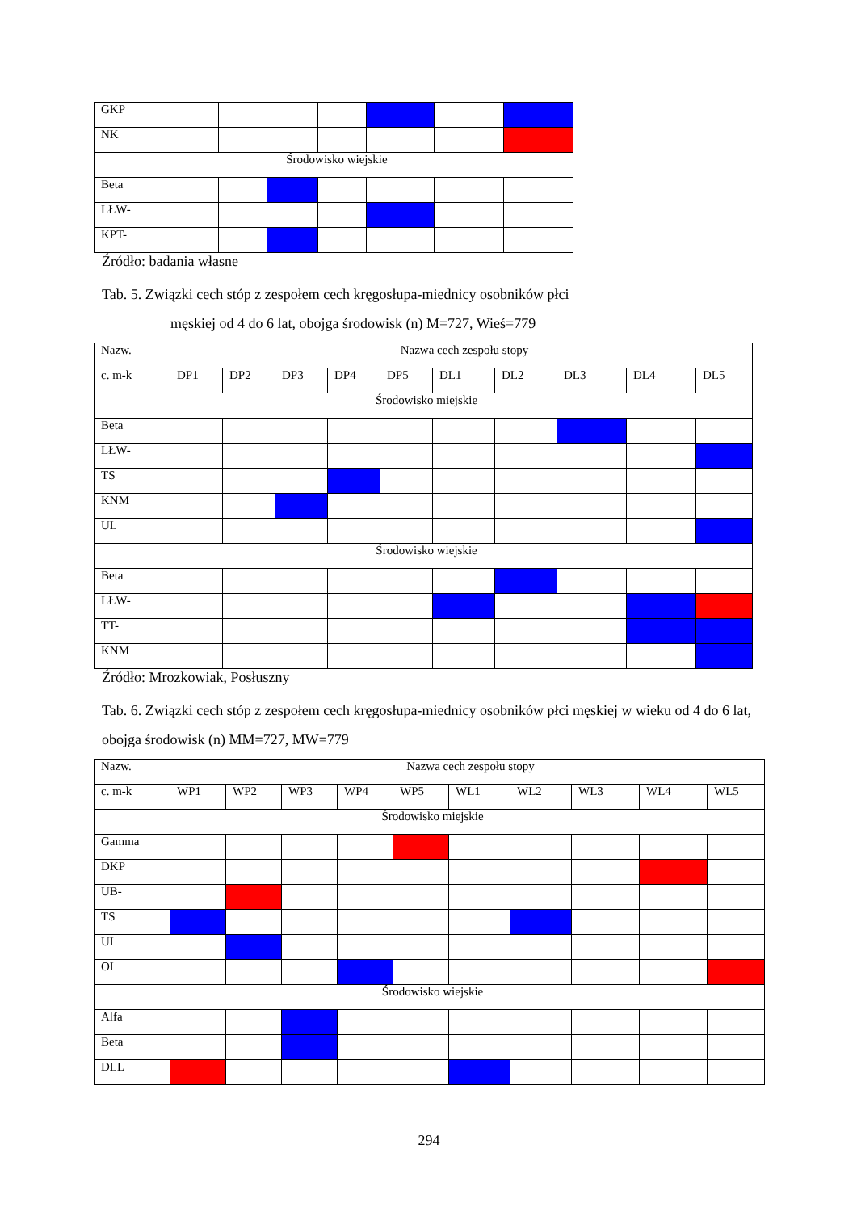| GKP | | | | | | | |
| NK | | | | | | | |
| Środowisko wiejskie | | | | | | | |
| Beta | | | | | | | |
| LŁW- | | | | | | | |
| KPT- | | | | | | | |
Źródło: badania własne
Tab. 5. Związki cech stóp z zespołem cech kręgosłupa-miednicy osobników płci
męskiej od 4 do 6 lat, obojga środowisk (n) M=727, Wieś=779
| Nazw. | Nazwa cech zespołu stopy | | | | | | | | | |
| c. m-k | DP1 | DP2 | DP3 | DP4 | DP5 | DL1 | DL2 | DL3 | DL4 | DL5 |
| Środowisko miejskie | | | | | | | | | | |
| Beta | | | | | | | | | | |
| LŁW- | | | | | | | | | | |
| TS | | | | | | | | | | |
| KNM | | | | | | | | | | |
| UL | | | | | | | | | | |
| Środowisko wiejskie | | | | | | | | | | |
| Beta | | | | | | | | | | |
| LŁW- | | | | | | | | | | |
| TT- | | | | | | | | | | |
| KNM | | | | | | | | | | |
Źródło: Mrozkowiak, Posłuszny
Tab. 6. Związki cech stóp z zespołem cech kręgosłupa-miednicy osobników płci męskiej w wieku od 4 do 6 lat, obojga środowisk (n) MM=727, MW=779
| Nazw. | Nazwa cech zespołu stopy | | | | | | | | | |
| c. m-k | WP1 | WP2 | WP3 | WP4 | WP5 | WL1 | WL2 | WL3 | WL4 | WL5 |
| Środowisko miejskie | | | | | | | | | | |
| Gamma | | | | | | | | | | |
| DKP | | | | | | | | | | |
| UB- | | | | | | | | | | |
| TS | | | | | | | | | | |
| UL | | | | | | | | | | |
| OL | | | | | | | | | | |
| Środowisko wiejskie | | | | | | | | | | |
| Alfa | | | | | | | | | | |
| Beta | | | | | | | | | | |
| DLL | | | | | | | | | | |
294